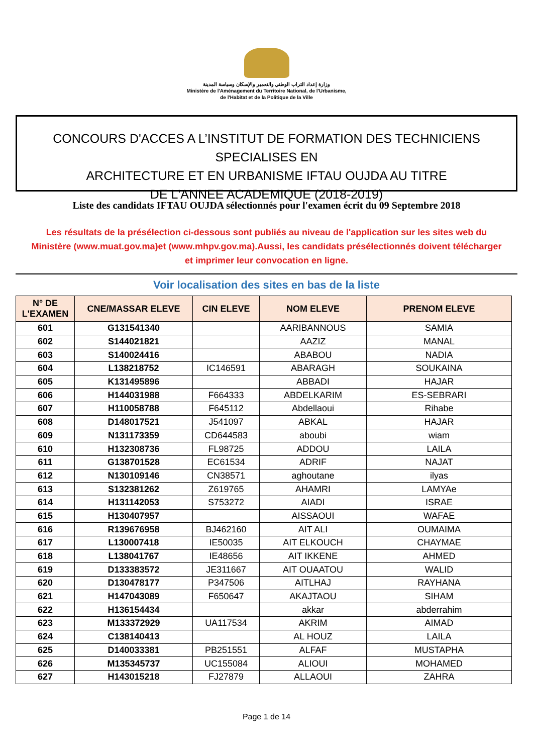وزارة إعداد التراب الوطني والتعمير والإسكان وسياسة المدينة
Ministère de l'Aménagement du Territoire National, de l'Urbanisme,
de l'Habitat et de la Politique de la Ville
CONCOURS D'ACCES A L’INSTITUT DE FORMATION DES TECHNICIENS SPECIALISES EN
ARCHITECTURE ET EN URBANISME IFTAU OUJDA AU TITRE
DE L'ANNEE ACADEMIQUE (2018-2019)
Liste des candidats IFTAU OUJDA sélectionnés pour l'examen écrit du 09 Septembre 2018
Les résultats de la présélection ci-dessous sont publiés au niveau de l'application sur les sites web du Ministère (www.muat.gov.ma)et (www.mhpv.gov.ma).Aussi, les candidats présélectionnés doivent télécharger et imprimer leur convocation en ligne.
Voir localisation des sites en bas de la liste
| N° DE L'EXAMEN | CNE/MASSAR ELEVE | CIN ELEVE | NOM ELEVE | PRENOM ELEVE |
| --- | --- | --- | --- | --- |
| 601 | G131541340 | | AARIBANNOUS | SAMIA |
| 602 | S144021821 | | AAZIZ | MANAL |
| 603 | S140024416 | | ABABOU | NADIA |
| 604 | L138218752 | IC146591 | ABARAGH | SOUKAINA |
| 605 | K131495896 | | ABBADI | HAJAR |
| 606 | H144031988 | F664333 | ABDELKARIM | ES-SEBRARI |
| 607 | H110058788 | F645112 | Abdellaoui | Rihabe |
| 608 | D148017521 | J541097 | ABKAL | HAJAR |
| 609 | N131173359 | CD644583 | aboubi | wiam |
| 610 | H132308736 | FL98725 | ADDOU | LAILA |
| 611 | G138701528 | EC61534 | ADRIF | NAJAT |
| 612 | N130109146 | CN38571 | aghoutane | ilyas |
| 613 | S132381262 | Z619765 | AHAMRI | LAMYAe |
| 614 | H131142053 | S753272 | AIADI | ISRAE |
| 615 | H130407957 | | AISSAOUI | WAFAE |
| 616 | R139676958 | BJ462160 | AIT ALI | OUMAIMA |
| 617 | L130007418 | IE50035 | AIT ELKOUCH | CHAYMAE |
| 618 | L138041767 | IE48656 | AIT IKKENE | AHMED |
| 619 | D133383572 | JE311667 | AIT OUAATOU | WALID |
| 620 | D130478177 | P347506 | AITLHAJ | RAYHANA |
| 621 | H147043089 | F650647 | AKAJTAOU | SIHAM |
| 622 | H136154434 | | akkar | abderrahim |
| 623 | M133372929 | UA117534 | AKRIM | AIMAD |
| 624 | C138140413 | | AL HOUZ | LAILA |
| 625 | D140033381 | PB251551 | ALFAF | MUSTAPHA |
| 626 | M135345737 | UC155084 | ALIOUI | MOHAMED |
| 627 | H143015218 | FJ27879 | ALLAOUI | ZAHRA |
Page 1 de 14